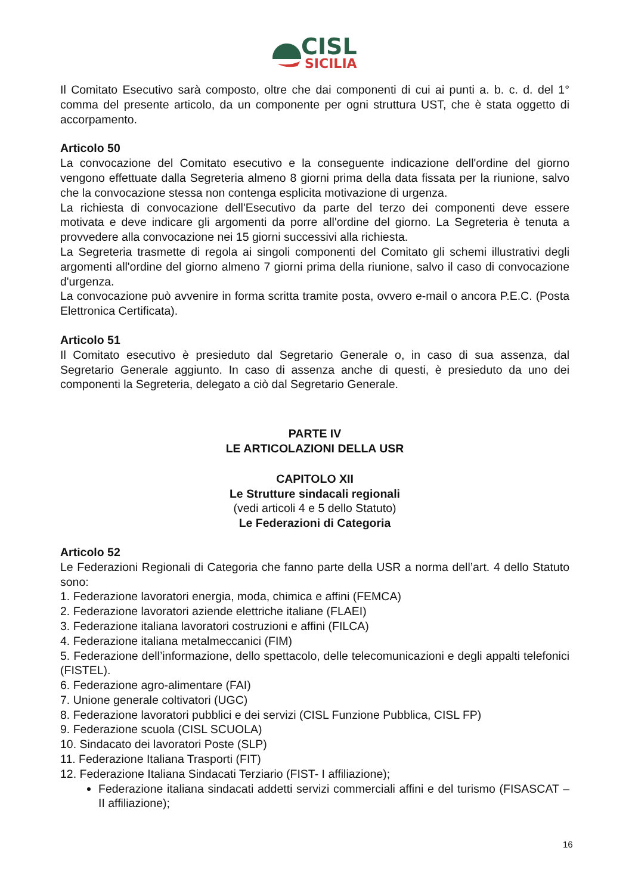CISL
SICILIA
Il Comitato Esecutivo sarà composto, oltre che dai componenti di cui ai punti a. b. c. d. del 1° comma del presente articolo, da un componente per ogni struttura UST, che è stata oggetto di accorpamento.
Articolo 50
La convocazione del Comitato esecutivo e la conseguente indicazione dell'ordine del giorno vengono effettuate dalla Segreteria almeno 8 giorni prima della data fissata per la riunione, salvo che la convocazione stessa non contenga esplicita motivazione di urgenza.
La richiesta di convocazione dell'Esecutivo da parte del terzo dei componenti deve essere motivata e deve indicare gli argomenti da porre all'ordine del giorno. La Segreteria è tenuta a provvedere alla convocazione nei 15 giorni successivi alla richiesta.
La Segreteria trasmette di regola ai singoli componenti del Comitato gli schemi illustrativi degli argomenti all'ordine del giorno almeno 7 giorni prima della riunione, salvo il caso di convocazione d'urgenza.
La convocazione può avvenire in forma scritta tramite posta, ovvero e-mail o ancora P.E.C. (Posta Elettronica Certificata).
Articolo 51
Il Comitato esecutivo è presieduto dal Segretario Generale o, in caso di sua assenza, dal Segretario Generale aggiunto. In caso di assenza anche di questi, è presieduto da uno dei componenti la Segreteria, delegato a ciò dal Segretario Generale.
PARTE IV
LE ARTICOLAZIONI DELLA USR
CAPITOLO XII
Le Strutture sindacali regionali
(vedi articoli 4 e 5 dello Statuto)
Le Federazioni di Categoria
Articolo 52
Le Federazioni Regionali di Categoria che fanno parte della USR a norma dell’art. 4 dello Statuto sono:
1. Federazione lavoratori energia, moda, chimica e affini (FEMCA)
2. Federazione lavoratori aziende elettriche italiane (FLAEI)
3. Federazione italiana lavoratori costruzioni e affini (FILCA)
4. Federazione italiana metalmeccanici (FIM)
5. Federazione dell’informazione, dello spettacolo, delle telecomunicazioni e degli appalti telefonici (FISTEL).
6. Federazione agro-alimentare (FAI)
7. Unione generale coltivatori (UGC)
8. Federazione lavoratori pubblici e dei servizi (CISL Funzione Pubblica, CISL FP)
9. Federazione scuola (CISL SCUOLA)
10. Sindacato dei lavoratori Poste (SLP)
11. Federazione Italiana Trasporti (FIT)
12. Federazione Italiana Sindacati Terziario (FIST- I affiliazione);
Federazione italiana sindacati addetti servizi commerciali affini e del turismo (FISASCAT – II affiliazione);
16